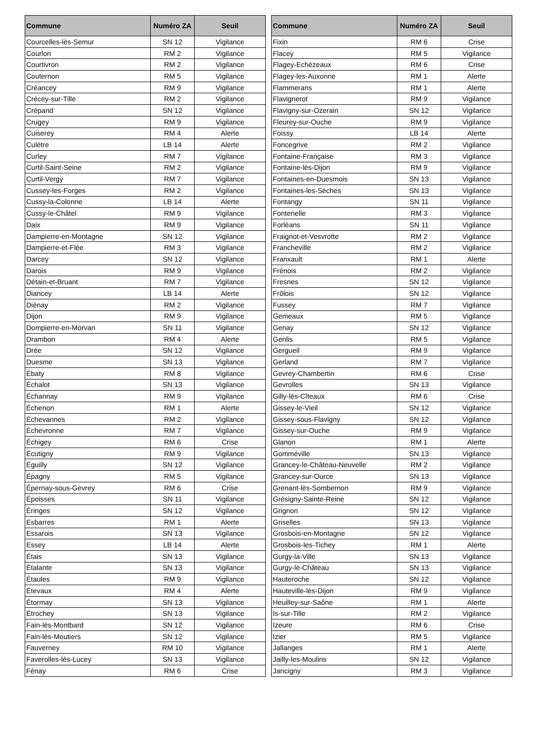| Commune | Numéro ZA | Seuil |
| --- | --- | --- |
| Courcelles-lès-Semur | SN 12 | Vigilance |
| Courlon | RM 2 | Vigilance |
| Courtivron | RM 2 | Vigilance |
| Couternon | RM 5 | Vigilance |
| Créancey | RM 9 | Vigilance |
| Crécey-sur-Tille | RM 2 | Vigilance |
| Crépand | SN 12 | Vigilance |
| Crugey | RM 9 | Vigilance |
| Cuiserey | RM 4 | Alerte |
| Culètre | LB 14 | Alerte |
| Curley | RM 7 | Vigilance |
| Curtil-Saint-Seine | RM 2 | Vigilance |
| Curtil-Vergy | RM 7 | Vigilance |
| Cussey-les-Forges | RM 2 | Vigilance |
| Cussy-la-Colonne | LB 14 | Alerte |
| Cussy-le-Châtel | RM 9 | Vigilance |
| Daix | RM 9 | Vigilance |
| Dampierre-en-Montagne | SN 12 | Vigilance |
| Dampierre-et-Flée | RM 3 | Vigilance |
| Darcey | SN 12 | Vigilance |
| Darois | RM 9 | Vigilance |
| Détain-et-Bruant | RM 7 | Vigilance |
| Diancey | LB 14 | Alerte |
| Diénay | RM 2 | Vigilance |
| Dijon | RM 9 | Vigilance |
| Dompierre-en-Morvan | SN 11 | Vigilance |
| Drambon | RM 4 | Alerte |
| Drée | SN 12 | Vigilance |
| Duesme | SN 13 | Vigilance |
| Ébaty | RM 8 | Vigilance |
| Échalot | SN 13 | Vigilance |
| Échannay | RM 9 | Vigilance |
| Échenon | RM 1 | Alerte |
| Échevannes | RM 2 | Vigilance |
| Échevronne | RM 7 | Vigilance |
| Échigey | RM 6 | Crise |
| Écutigny | RM 9 | Vigilance |
| Éguilly | SN 12 | Vigilance |
| Épagny | RM 5 | Vigilance |
| Épernay-sous-Gevrey | RM 6 | Crise |
| Époisses | SN 11 | Vigilance |
| Éringes | SN 12 | Vigilance |
| Esbarres | RM 1 | Alerte |
| Essarois | SN 13 | Vigilance |
| Essey | LB 14 | Alerte |
| Étais | SN 13 | Vigilance |
| Étalante | SN 13 | Vigilance |
| Étaules | RM 9 | Vigilance |
| Étevaux | RM 4 | Alerte |
| Étormay | SN 13 | Vigilance |
| Étrochey | SN 13 | Vigilance |
| Fain-lès-Montbard | SN 12 | Vigilance |
| Fain-lès-Moutiers | SN 12 | Vigilance |
| Fauverney | RM 10 | Vigilance |
| Faverolles-lès-Lucey | SN 13 | Vigilance |
| Fénay | RM 6 | Crise |
| Commune | Numéro ZA | Seuil |
| --- | --- | --- |
| Fixin | RM 6 | Crise |
| Flacey | RM 5 | Vigilance |
| Flagey-Echézeaux | RM 6 | Crise |
| Flagey-les-Auxonne | RM 1 | Alerte |
| Flammerans | RM 1 | Alerte |
| Flavignerot | RM 9 | Vigilance |
| Flavigny-sur-Ozerain | SN 12 | Vigilance |
| Fleurey-sur-Ouche | RM 9 | Vigilance |
| Foissy | LB 14 | Alerte |
| Foncegrive | RM 2 | Vigilance |
| Fontaine-Française | RM 3 | Vigilance |
| Fontaine-lès-Dijon | RM 9 | Vigilance |
| Fontaines-en-Duesmois | SN 13 | Vigilance |
| Fontaines-les-Sèches | SN 13 | Vigilance |
| Fontangy | SN 11 | Vigilance |
| Fontenelle | RM 3 | Vigilance |
| Forléans | SN 11 | Vigilance |
| Fraignot-et-Vesvrotte | RM 2 | Vigilance |
| Francheville | RM 2 | Vigilance |
| Franxault | RM 1 | Alerte |
| Frénois | RM 2 | Vigilance |
| Fresnes | SN 12 | Vigilance |
| Frôlois | SN 12 | Vigilance |
| Fussey | RM 7 | Vigilance |
| Gemeaux | RM 5 | Vigilance |
| Genay | SN 12 | Vigilance |
| Genlis | RM 5 | Vigilance |
| Gergueil | RM 9 | Vigilance |
| Gerland | RM 7 | Vigilance |
| Gevrey-Chambertin | RM 6 | Crise |
| Gevrolles | SN 13 | Vigilance |
| Gilly-lès-Cîteaux | RM 6 | Crise |
| Gissey-le-Vieil | SN 12 | Vigilance |
| Gissey-sous-Flavigny | SN 12 | Vigilance |
| Gissey-sur-Ouche | RM 9 | Vigilance |
| Glanon | RM 1 | Alerte |
| Gomméville | SN 13 | Vigilance |
| Grancey-le-Château-Neuvelle | RM 2 | Vigilance |
| Grancey-sur-Ource | SN 13 | Vigilance |
| Grenant-lès-Sombernon | RM 9 | Vigilance |
| Grésigny-Sainte-Reine | SN 12 | Vigilance |
| Grignon | SN 12 | Vigilance |
| Griselles | SN 13 | Vigilance |
| Grosbois-en-Montagne | SN 12 | Vigilance |
| Grosbois-les-Tichey | RM 1 | Alerte |
| Gurgy-la-Ville | SN 13 | Vigilance |
| Gurgy-le-Château | SN 13 | Vigilance |
| Hauteroche | SN 12 | Vigilance |
| Hauteville-lès-Dijon | RM 9 | Vigilance |
| Heuilley-sur-Saône | RM 1 | Alerte |
| Is-sur-Tille | RM 2 | Vigilance |
| Izeure | RM 6 | Crise |
| Izier | RM 5 | Vigilance |
| Jallanges | RM 1 | Alerte |
| Jailly-les-Moulins | SN 12 | Vigilance |
| Jancigny | RM 3 | Vigilance |